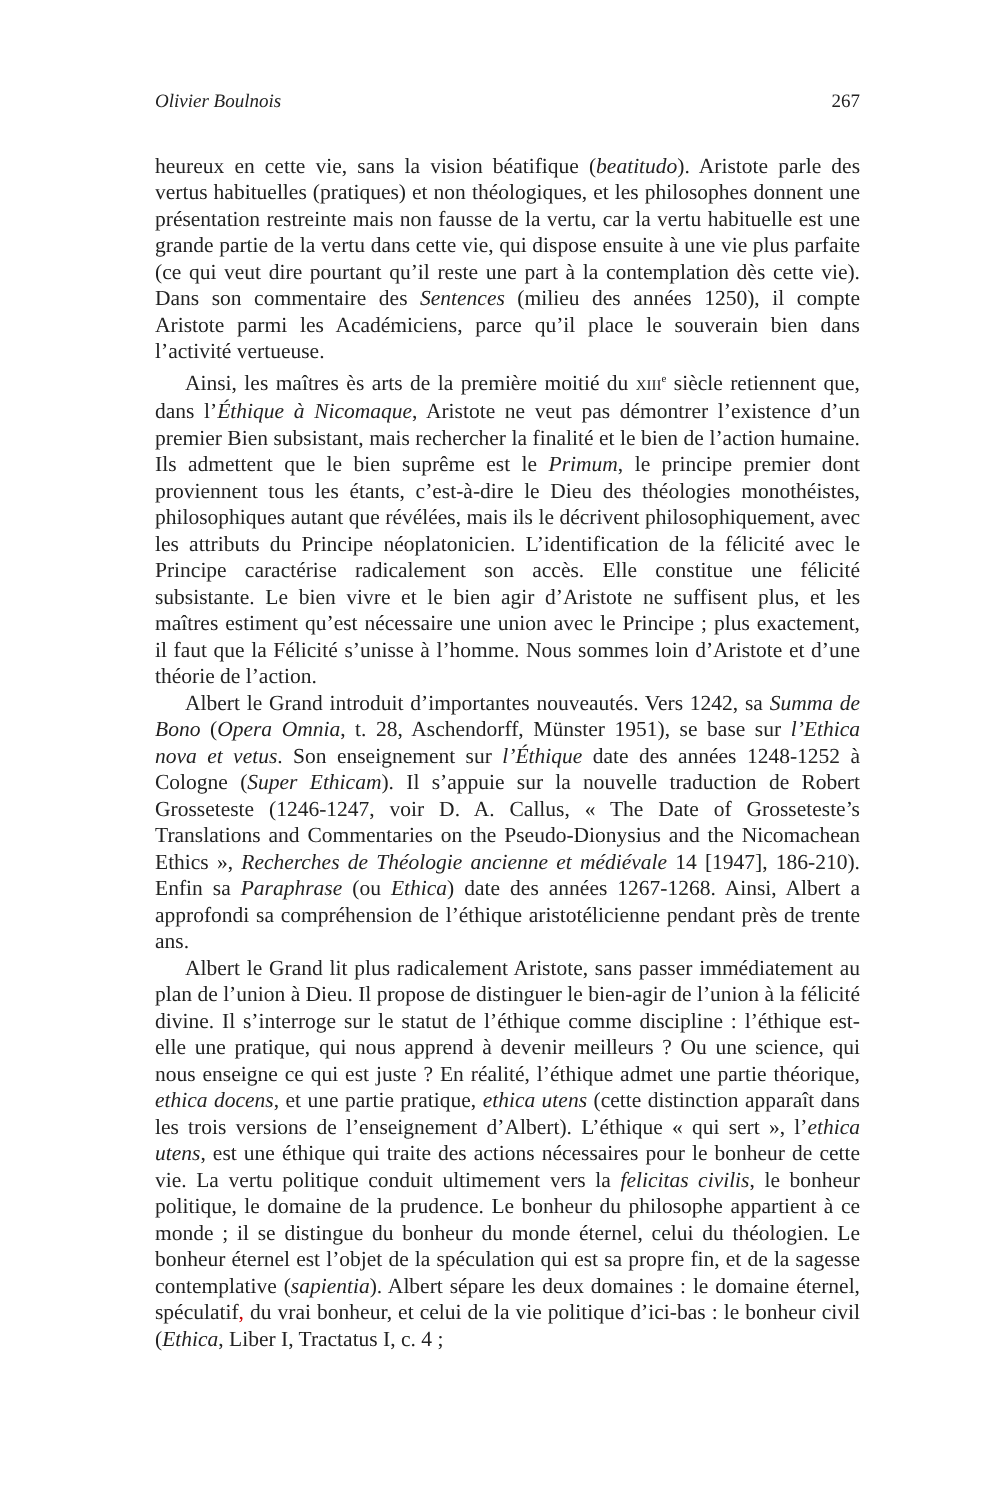Olivier Boulnois 267
heureux en cette vie, sans la vision béatifique (beatitudo). Aristote parle des vertus habituelles (pratiques) et non théologiques, et les philosophes donnent une présentation restreinte mais non fausse de la vertu, car la vertu habituelle est une grande partie de la vertu dans cette vie, qui dispose ensuite à une vie plus parfaite (ce qui veut dire pourtant qu’il reste une part à la contemplation dès cette vie). Dans son commentaire des Sentences (milieu des années 1250), il compte Aristote parmi les Académiciens, parce qu’il place le souverain bien dans l’activité vertueuse.
Ainsi, les maîtres ès arts de la première moitié du XIII<sup>e</sup> siècle retiennent que, dans l’Éthique à Nicomaque, Aristote ne veut pas démontrer l’existence d’un premier Bien subsistant, mais rechercher la finalité et le bien de l’action humaine. Ils admettent que le bien suprême est le Primum, le principe premier dont proviennent tous les étants, c’est-à-dire le Dieu des théologies monothéistes, philosophiques autant que révélées, mais ils le décrivent philosophiquement, avec les attributs du Principe néoplatonicien. L’identification de la félicité avec le Principe caractérise radicalement son accès. Elle constitue une félicité subsistante. Le bien vivre et le bien agir d’Aristote ne suffisent plus, et les maîtres estiment qu’est nécessaire une union avec le Principe ; plus exactement, il faut que la Félicité s’unisse à l’homme. Nous sommes loin d’Aristote et d’une théorie de l’action.
Albert le Grand introduit d’importantes nouveautés. Vers 1242, sa Summa de Bono (Opera Omnia, t. 28, Aschendorff, Münster 1951), se base sur l’Ethica nova et vetus. Son enseignement sur l’Éthique date des années 1248-1252 à Cologne (Super Ethicam). Il s’appuie sur la nouvelle traduction de Robert Grosseteste (1246-1247, voir D. A. Callus, « The Date of Grosseteste’s Translations and Commentaries on the Pseudo-Dionysius and the Nicomachean Ethics », Recherches de Théologie ancienne et médiévale 14 [1947], 186-210). Enfin sa Paraphrase (ou Ethica) date des années 1267-1268. Ainsi, Albert a approfondi sa compréhension de l’éthique aristotélicienne pendant près de trente ans.
Albert le Grand lit plus radicalement Aristote, sans passer immédiatement au plan de l’union à Dieu. Il propose de distinguer le bien-agir de l’union à la félicité divine. Il s’interroge sur le statut de l’éthique comme discipline : l’éthique est-elle une pratique, qui nous apprend à devenir meilleurs ? Ou une science, qui nous enseigne ce qui est juste ? En réalité, l’éthique admet une partie théorique, ethica docens, et une partie pratique, ethica utens (cette distinction apparaît dans les trois versions de l’enseignement d’Albert). L’éthique « qui sert », l’ethica utens, est une éthique qui traite des actions nécessaires pour le bonheur de cette vie. La vertu politique conduit ultimement vers la felicitas civilis, le bonheur politique, le domaine de la prudence. Le bonheur du philosophe appartient à ce monde ; il se distingue du bonheur du monde éternel, celui du théologien. Le bonheur éternel est l’objet de la spéculation qui est sa propre fin, et de la sagesse contemplative (sapientia). Albert sépare les deux domaines : le domaine éternel, spéculatif, du vrai bonheur, et celui de la vie politique d’ici-bas : le bonheur civil (Ethica, Liber I, Tractatus I, c. 4 ;